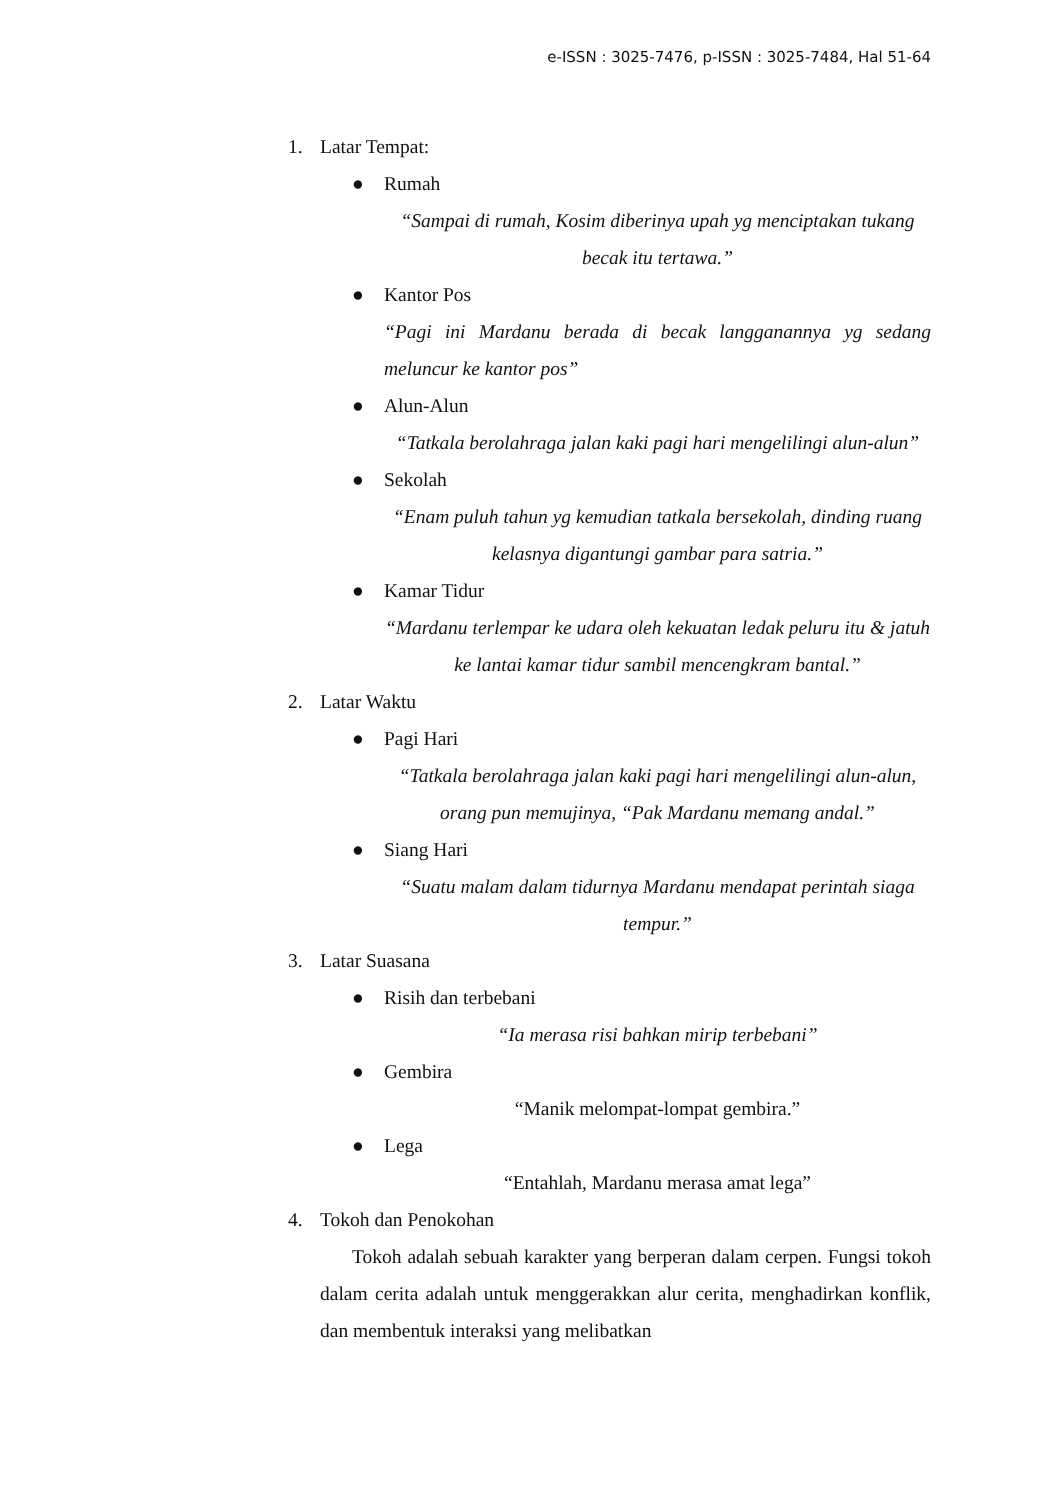e-ISSN : 3025-7476, p-ISSN : 3025-7484, Hal 51-64
1. Latar Tempat:
● Rumah
“Sampai di rumah, Kosim diberinya upah yg menciptakan tukang becak itu tertawa.”
● Kantor Pos
“Pagi ini Mardanu berada di becak langganannya yg sedang meluncur ke kantor pos”
● Alun-Alun
“Tatkala berolahraga jalan kaki pagi hari mengelilingi alun-alun”
● Sekolah
“Enam puluh tahun yg kemudian tatkala bersekolah, dinding ruang kelasnya digantungi gambar para satria.”
● Kamar Tidur
“Mardanu terlempar ke udara oleh kekuatan ledak peluru itu & jatuh ke lantai kamar tidur sambil mencengkram bantal.”
2. Latar Waktu
● Pagi Hari
“Tatkala berolahraga jalan kaki pagi hari mengelilingi alun-alun, orang pun memujinya, “Pak Mardanu memang andal.”
● Siang Hari
“Suatu malam dalam tidurnya Mardanu mendapat perintah siaga tempur.”
3. Latar Suasana
● Risih dan terbebani
“Ia merasa risi bahkan mirip terbebani”
● Gembira
“Manik melompat-lompat gembira.”
● Lega
“Entahlah, Mardanu merasa amat lega”
4. Tokoh dan Penokohan
Tokoh adalah sebuah karakter yang berperan dalam cerpen. Fungsi tokoh dalam cerita adalah untuk menggerakkan alur cerita, menghadirkan konflik, dan membentuk interaksi yang melibatkan